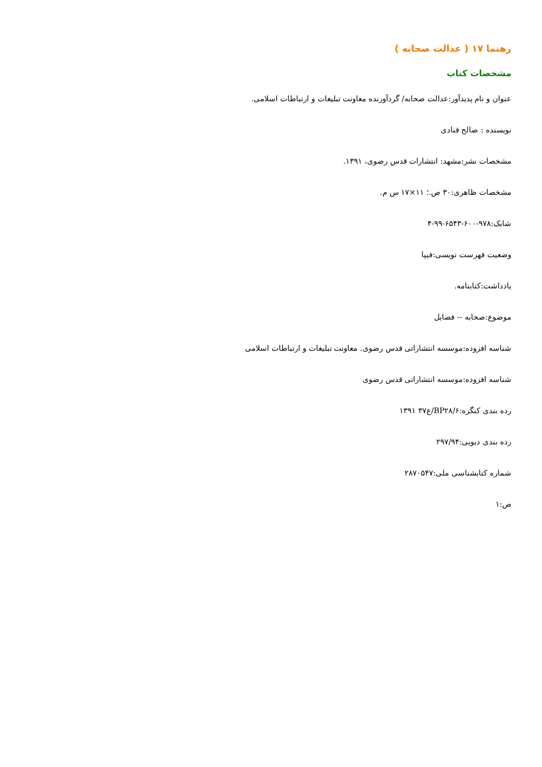رهنما ۱۷ ( عدالت صحابه )
مشخصات کتاب
عنوان و نام پدیدآور:عدالت صحابه/ گردآورنده معاونت تبلیغات و ارتباطات اسلامی.
نویسنده : صالح قنادی
مشخصات نشر:مشهد: انتشارات قدس رضوی، ۱۳۹۱.
مشخصات ظاهری:۳۰ ص.؛ ۱۱×۱۷ س م.
شابک:۹۷۸-۶۰۰-۶۵۴۳-۹۹-۴
وضعیت فهرست نویسی:فیپا
یادداشت:کتابنامه.
موضوع:صحابه -- فضایل
شناسه افزوده:موسسه انتشاراتی قدس رضوی. معاونت تبلیغات و ارتباطات اسلامی
شناسه افزوده:موسسه انتشاراتی قدس رضوی
رده بندی کنگره:BP۲۸/۶/ع۳۷ ۱۳۹۱
رده بندی دیویی:۲۹۷/۹۴
شماره کتابشناسی ملی:۲۸۷۰۵۴۷
ص:۱